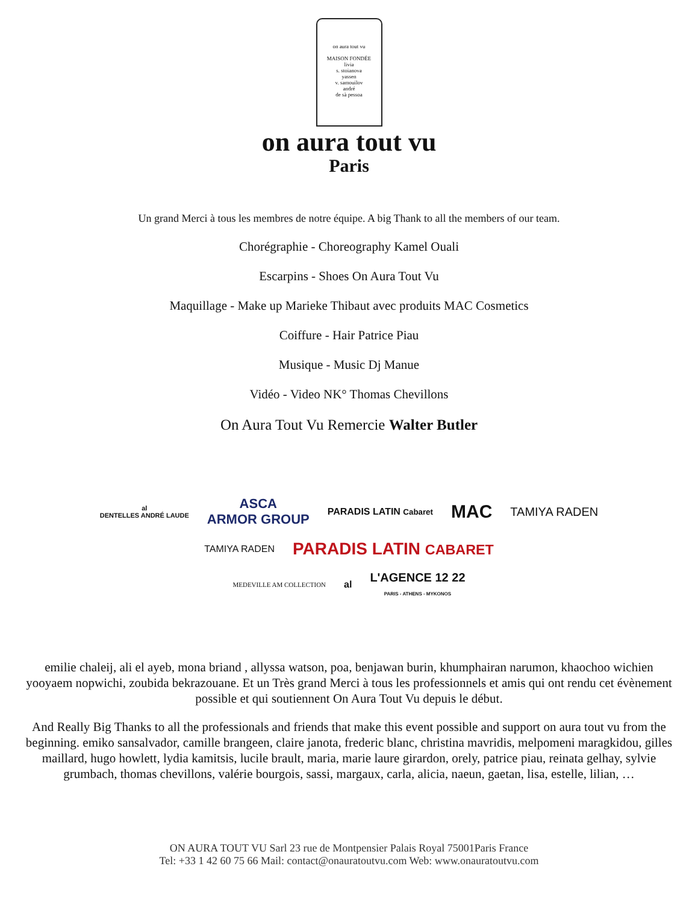on aura tout vu
MAISON FONDÉE
livia
s. stoianova
yassen
v. samouilov
andré
de sà pessoa
on aura tout vu
Paris
Un grand Merci à tous les membres de notre équipe. A big Thank to all the members of our team.
Chorégraphie - Choreography Kamel Ouali
Escarpins - Shoes On Aura Tout Vu
Maquillage - Make up Marieke Thibaut avec produits MAC Cosmetics
Coiffure - Hair Patrice Piau
Musique - Music Dj Manue
Vidéo - Video NK° Thomas Chevillons
On Aura Tout Vu Remercie Walter Butler
al
DENTELLES ANDRÉ LAUDE ASCA
ARMOR GROUP PARADIS LATIN Cabaret MAC TAMIYA RADEN
TAMIYA RADEN PARADIS LATIN CABARET
MEDEVILLE AM COLLECTION al L'AGENCE 12 22
PARIS - ATHENS - MYKONOS
emilie chaleij, ali el ayeb, mona briand , allyssa watson, poa, benjawan burin, khumphairan narumon, khaochoo wichien yooyaem nopwichi, zoubida bekrazouane. Et un Très grand Merci à tous les professionnels et amis qui ont rendu cet évènement possible et qui soutiennent On Aura Tout Vu depuis le début.
And Really Big Thanks to all the professionals and friends that make this event possible and support on aura tout vu from the beginning. emiko sansalvador, camille brangeen, claire janota, frederic blanc, christina mavridis, melpomeni maragkidou, gilles maillard, hugo howlett, lydia kamitsis, lucile brault, maria, marie laure girardon, orely, patrice piau, reinata gelhay, sylvie grumbach, thomas chevillons, valérie bourgois, sassi, margaux, carla, alicia, naeun, gaetan, lisa, estelle, lilian, …
ON AURA TOUT VU Sarl 23 rue de Montpensier Palais Royal 75001Paris France
Tel: +33 1 42 60 75 66 Mail: contact@onauratoutvu.com Web: www.onauratoutvu.com